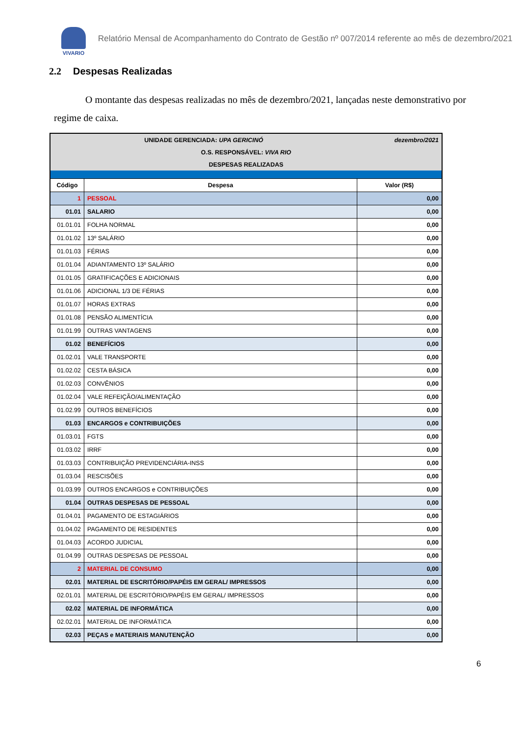VIVARIO
Relatório Mensal de Acompanhamento do Contrato de Gestão nº 007/2014 referente ao mês de dezembro/2021
2.2 Despesas Realizadas
O montante das despesas realizadas no mês de dezembro/2021, lançadas neste demonstrativo por regime de caixa.
| UNIDADE GERENCIADA: UPA GERICINÓ | | dezembro/2021 |
| O.S. RESPONSÁVEL: VIVA RIO | | |
| DESPESAS REALIZADAS | | |
| Código | Despesa | Valor (R$) |
| 1 | PESSOAL | 0,00 |
| 01.01 | SALARIO | 0,00 |
| 01.01.01 | FOLHA NORMAL | 0,00 |
| 01.01.02 | 13º SALÁRIO | 0,00 |
| 01.01.03 | FÉRIAS | 0,00 |
| 01.01.04 | ADIANTAMENTO 13º SALÁRIO | 0,00 |
| 01.01.05 | GRATIFICAÇÕES E ADICIONAIS | 0,00 |
| 01.01.06 | ADICIONAL 1/3 DE FÉRIAS | 0,00 |
| 01.01.07 | HORAS EXTRAS | 0,00 |
| 01.01.08 | PENSÃO ALIMENTÍCIA | 0,00 |
| 01.01.99 | OUTRAS VANTAGENS | 0,00 |
| 01.02 | BENEFÍCIOS | 0,00 |
| 01.02.01 | VALE TRANSPORTE | 0,00 |
| 01.02.02 | CESTA BÁSICA | 0,00 |
| 01.02.03 | CONVÊNIOS | 0,00 |
| 01.02.04 | VALE REFEIÇÃO/ALIMENTAÇÃO | 0,00 |
| 01.02.99 | OUTROS BENEFÍCIOS | 0,00 |
| 01.03 | ENCARGOS e CONTRIBUIÇÕES | 0,00 |
| 01.03.01 | FGTS | 0,00 |
| 01.03.02 | IRRF | 0,00 |
| 01.03.03 | CONTRIBUIÇÃO PREVIDENCIÁRIA-INSS | 0,00 |
| 01.03.04 | RESCISÕES | 0,00 |
| 01.03.99 | OUTROS ENCARGOS e CONTRIBUIÇÕES | 0,00 |
| 01.04 | OUTRAS DESPESAS DE PESSOAL | 0,00 |
| 01.04.01 | PAGAMENTO DE ESTAGIÁRIOS | 0,00 |
| 01.04.02 | PAGAMENTO DE RESIDENTES | 0,00 |
| 01.04.03 | ACORDO JUDICIAL | 0,00 |
| 01.04.99 | OUTRAS DESPESAS DE PESSOAL | 0,00 |
| 2 | MATERIAL DE CONSUMO | 0,00 |
| 02.01 | MATERIAL DE ESCRITÓRIO/PAPÉIS EM GERAL/ IMPRESSOS | 0,00 |
| 02.01.01 | MATERIAL DE ESCRITÓRIO/PAPÉIS EM GERAL/ IMPRESSOS | 0,00 |
| 02.02 | MATERIAL DE INFORMÁTICA | 0,00 |
| 02.02.01 | MATERIAL DE INFORMÁTICA | 0,00 |
| 02.03 | PEÇAS e MATERIAIS MANUTENÇÃO | 0,00 |
6